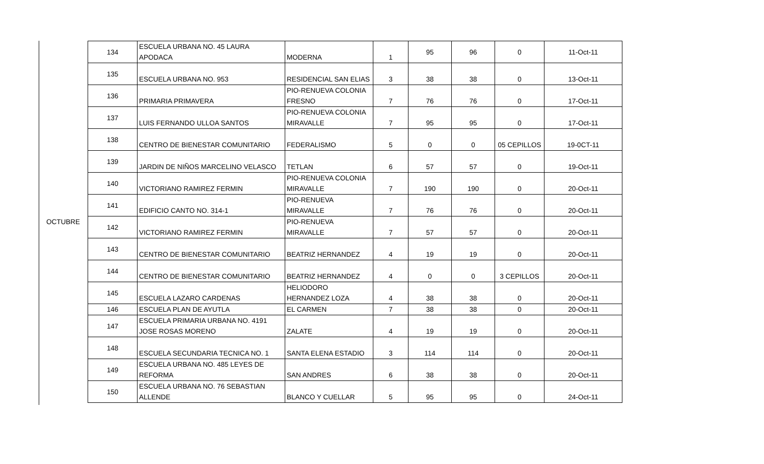| OCTUBRE | 134 | ESCUELA URBANA NO. 45 LAURA APODACA | MODERNA | 1 | 95 | 96 | 0 | 11-Oct-11 |
| | 135 | ESCUELA URBANA NO. 953 | RESIDENCIAL SAN ELIAS | 3 | 38 | 38 | 0 | 13-Oct-11 |
| | 136 | PRIMARIA PRIMAVERA | PIO-RENUEVA COLONIA FRESNO | 7 | 76 | 76 | 0 | 17-Oct-11 |
| | 137 | LUIS FERNANDO ULLOA SANTOS | PIO-RENUEVA COLONIA MIRAVALLE | 7 | 95 | 95 | 0 | 17-Oct-11 |
| | 138 | CENTRO DE BIENESTAR COMUNITARIO | FEDERALISMO | 5 | 0 | 0 | 05 CEPILLOS | 19-0CT-11 |
| | 139 | JARDIN DE NIÑOS MARCELINO VELASCO | TETLAN | 6 | 57 | 57 | 0 | 19-Oct-11 |
| | 140 | VICTORIANO RAMIREZ FERMIN | PIO-RENUEVA COLONIA MIRAVALLE | 7 | 190 | 190 | 0 | 20-Oct-11 |
| | 141 | EDIFICIO CANTO NO. 314-1 | PIO-RENUEVA MIRAVALLE | 7 | 76 | 76 | 0 | 20-Oct-11 |
| | 142 | VICTORIANO RAMIREZ FERMIN | PIO-RENUEVA MIRAVALLE | 7 | 57 | 57 | 0 | 20-Oct-11 |
| | 143 | CENTRO DE BIENESTAR COMUNITARIO | BEATRIZ HERNANDEZ | 4 | 19 | 19 | 0 | 20-Oct-11 |
| | 144 | CENTRO DE BIENESTAR COMUNITARIO | BEATRIZ HERNANDEZ | 4 | 0 | 0 | 3 CEPILLOS | 20-Oct-11 |
| | 145 | ESCUELA LAZARO CARDENAS | HELIODORO HERNANDEZ LOZA | 4 | 38 | 38 | 0 | 20-Oct-11 |
| | 146 | ESCUELA PLAN DE AYUTLA | EL CARMEN | 7 | 38 | 38 | 0 | 20-Oct-11 |
| | 147 | ESCUELA PRIMARIA URBANA NO. 4191 JOSE ROSAS MORENO | ZALATE | 4 | 19 | 19 | 0 | 20-Oct-11 |
| | 148 | ESCUELA SECUNDARIA TECNICA NO. 1 | SANTA ELENA ESTADIO | 3 | 114 | 114 | 0 | 20-Oct-11 |
| | 149 | ESCUELA URBANA NO. 485 LEYES DE REFORMA | SAN ANDRES | 6 | 38 | 38 | 0 | 20-Oct-11 |
| | 150 | ESCUELA URBANA NO. 76 SEBASTIAN ALLENDE | BLANCO Y CUELLAR | 5 | 95 | 95 | 0 | 24-Oct-11 |